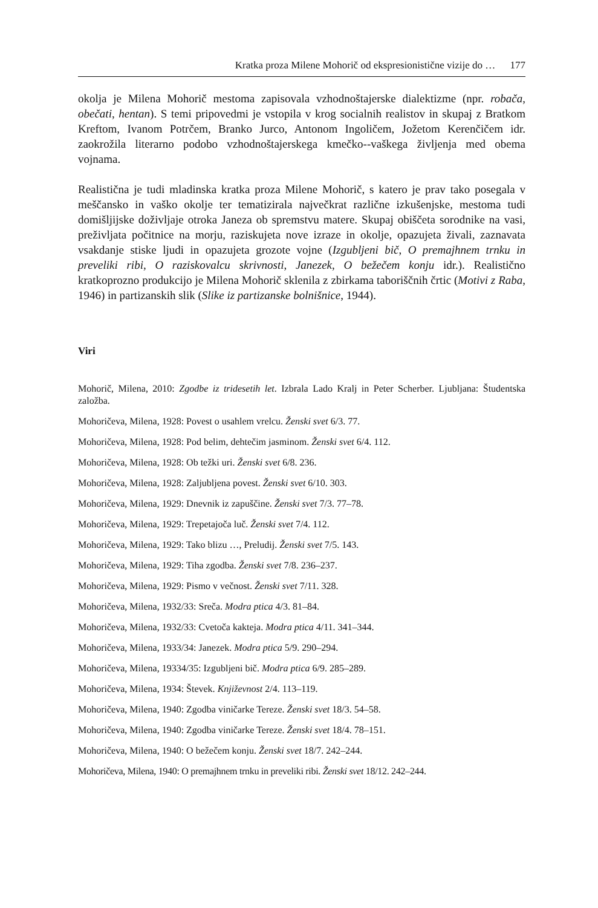Kratka proza Milene Mohorič od ekspresionistične vizije do … 177
okolja je Milena Mohorič mestoma zapisovala vzhodnoštajerske dialektizme (npr. robača, obečati, hentan). S temi pripovedmi je vstopila v krog socialnih realistov in skupaj z Bratkom Kreftom, Ivanom Potrčem, Branko Jurco, Antonom Ingoličem, Jožetom Kerenčičem idr. zaokrožila literarno podobo vzhodnoštajerskega kmečko-‑vaškega življenja med obema vojnama.
Realistična je tudi mladinska kratka proza Milene Mohorič, s katero je prav tako posegala v meščansko in vaško okolje ter tematizirala največkrat različne izkušenjske, mestoma tudi domišljijske doživljaje otroka Janeza ob spremstvu matere. Skupaj obiščeta sorodnike na vasi, preživljata počitnice na morju, raziskujeta nove izraze in okolje, opazujeta živali, zaznavata vsakdanje stiske ljudi in opazujeta grozote vojne (Izgubljeni bič, O premajhnem trnku in preveliki ribi, O raziskovalcu skrivnosti, Janezek, O bežečem konju idr.). Realistično kratkoprozno produkcijo je Milena Mohorič sklenila z zbirkama taboriščnih črtic (Motivi z Raba, 1946) in partizanskih slik (Slike iz partizanske bolnišnice, 1944).
Viri
Mohorič, Milena, 2010: Zgodbe iz tridesetih let. Izbrala Lado Kralj in Peter Scherber. Ljubljana: Študentska založba.
Mohoričeva, Milena, 1928: Povest o usahlem vrelcu. Ženski svet 6/3. 77.
Mohoričeva, Milena, 1928: Pod belim, dehtečim jasminom. Ženski svet 6/4. 112.
Mohoričeva, Milena, 1928: Ob težki uri. Ženski svet 6/8. 236.
Mohoričeva, Milena, 1928: Zaljubljena povest. Ženski svet 6/10. 303.
Mohoričeva, Milena, 1929: Dnevnik iz zapuščine. Ženski svet 7/3. 77–78.
Mohoričeva, Milena, 1929: Trepetajoča luč. Ženski svet 7/4. 112.
Mohoričeva, Milena, 1929: Tako blizu …, Preludij. Ženski svet 7/5. 143.
Mohoričeva, Milena, 1929: Tiha zgodba. Ženski svet 7/8. 236–237.
Mohoričeva, Milena, 1929: Pismo v večnost. Ženski svet 7/11. 328.
Mohoričeva, Milena, 1932/33: Sreča. Modra ptica 4/3. 81–84.
Mohoričeva, Milena, 1932/33: Cvetoča kakteja. Modra ptica 4/11. 341–344.
Mohoričeva, Milena, 1933/34: Janezek. Modra ptica 5/9. 290–294.
Mohoričeva, Milena, 19334/35: Izgubljeni bič. Modra ptica 6/9. 285–289.
Mohoričeva, Milena, 1934: Števek. Književnost 2/4. 113–119.
Mohoričeva, Milena, 1940: Zgodba viničarke Tereze. Ženski svet 18/3. 54–58.
Mohoričeva, Milena, 1940: Zgodba viničarke Tereze. Ženski svet 18/4. 78–151.
Mohoričeva, Milena, 1940: O bežečem konju. Ženski svet 18/7. 242–244.
Mohoričeva, Milena, 1940: O premajhnem trnku in preveliki ribi. Ženski svet 18/12. 242–244.